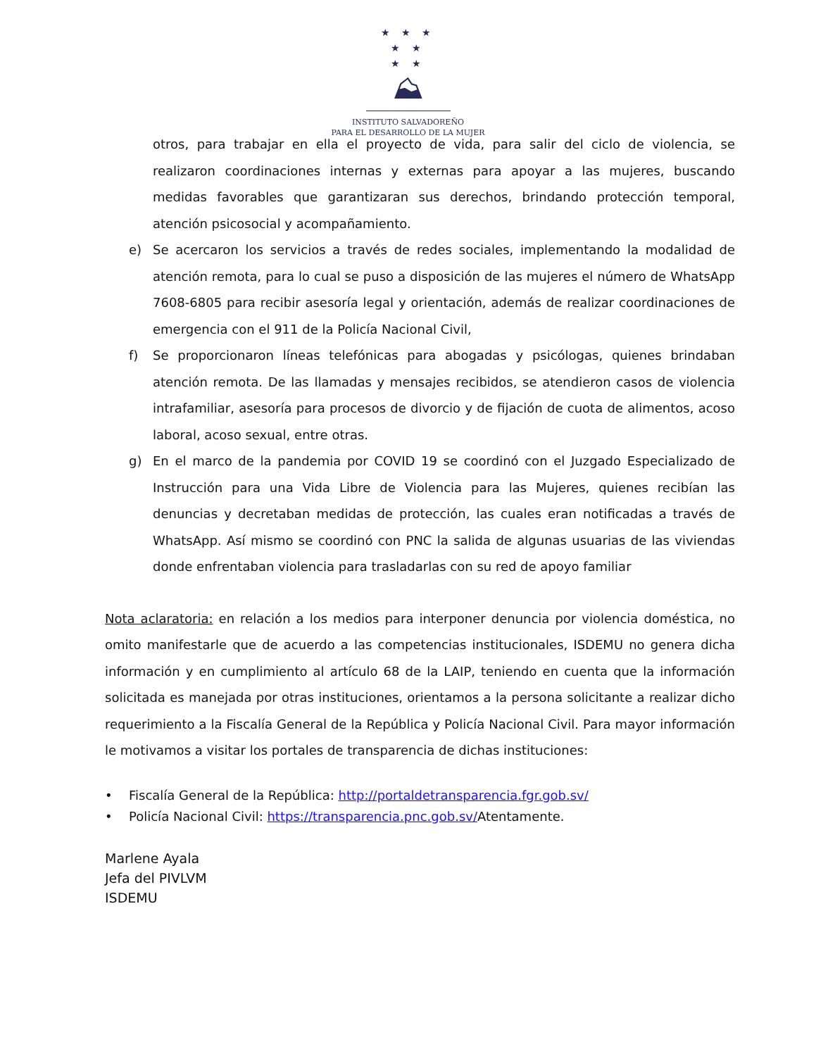★ ★ ★
★ ★
★ ★
⛰
INSTITUTO SALVADOREÑO
PARA EL DESARROLLO DE LA MUJER
otros, para trabajar en ella el proyecto de vida, para salir del ciclo de violencia, se realizaron coordinaciones internas y externas para apoyar a las mujeres, buscando medidas favorables que garantizaran sus derechos, brindando protección temporal, atención psicosocial y acompañamiento.
e) Se acercaron los servicios a través de redes sociales, implementando la modalidad de atención remota, para lo cual se puso a disposición de las mujeres el número de WhatsApp 7608-6805 para recibir asesoría legal y orientación, además de realizar coordinaciones de emergencia con el 911 de la Policía Nacional Civil,
f) Se proporcionaron líneas telefónicas para abogadas y psicólogas, quienes brindaban atención remota. De las llamadas y mensajes recibidos, se atendieron casos de violencia intrafamiliar, asesoría para procesos de divorcio y de fijación de cuota de alimentos, acoso laboral, acoso sexual, entre otras.
g) En el marco de la pandemia por COVID 19 se coordinó con el Juzgado Especializado de Instrucción para una Vida Libre de Violencia para las Mujeres, quienes recibían las denuncias y decretaban medidas de protección, las cuales eran notificadas a través de WhatsApp. Así mismo se coordinó con PNC la salida de algunas usuarias de las viviendas donde enfrentaban violencia para trasladarlas con su red de apoyo familiar
Nota aclaratoria: en relación a los medios para interponer denuncia por violencia doméstica, no omito manifestarle que de acuerdo a las competencias institucionales, ISDEMU no genera dicha información y en cumplimiento al artículo 68 de la LAIP, teniendo en cuenta que la información solicitada es manejada por otras instituciones, orientamos a la persona solicitante a realizar dicho requerimiento a la Fiscalía General de la República y Policía Nacional Civil. Para mayor información le motivamos a visitar los portales de transparencia de dichas instituciones:
• Fiscalía General de la República: http://portaldetransparencia.fgr.gob.sv/
• Policía Nacional Civil: https://transparencia.pnc.gob.sv/Atentamente.
Marlene Ayala
Jefa del PIVLVM
ISDEMU